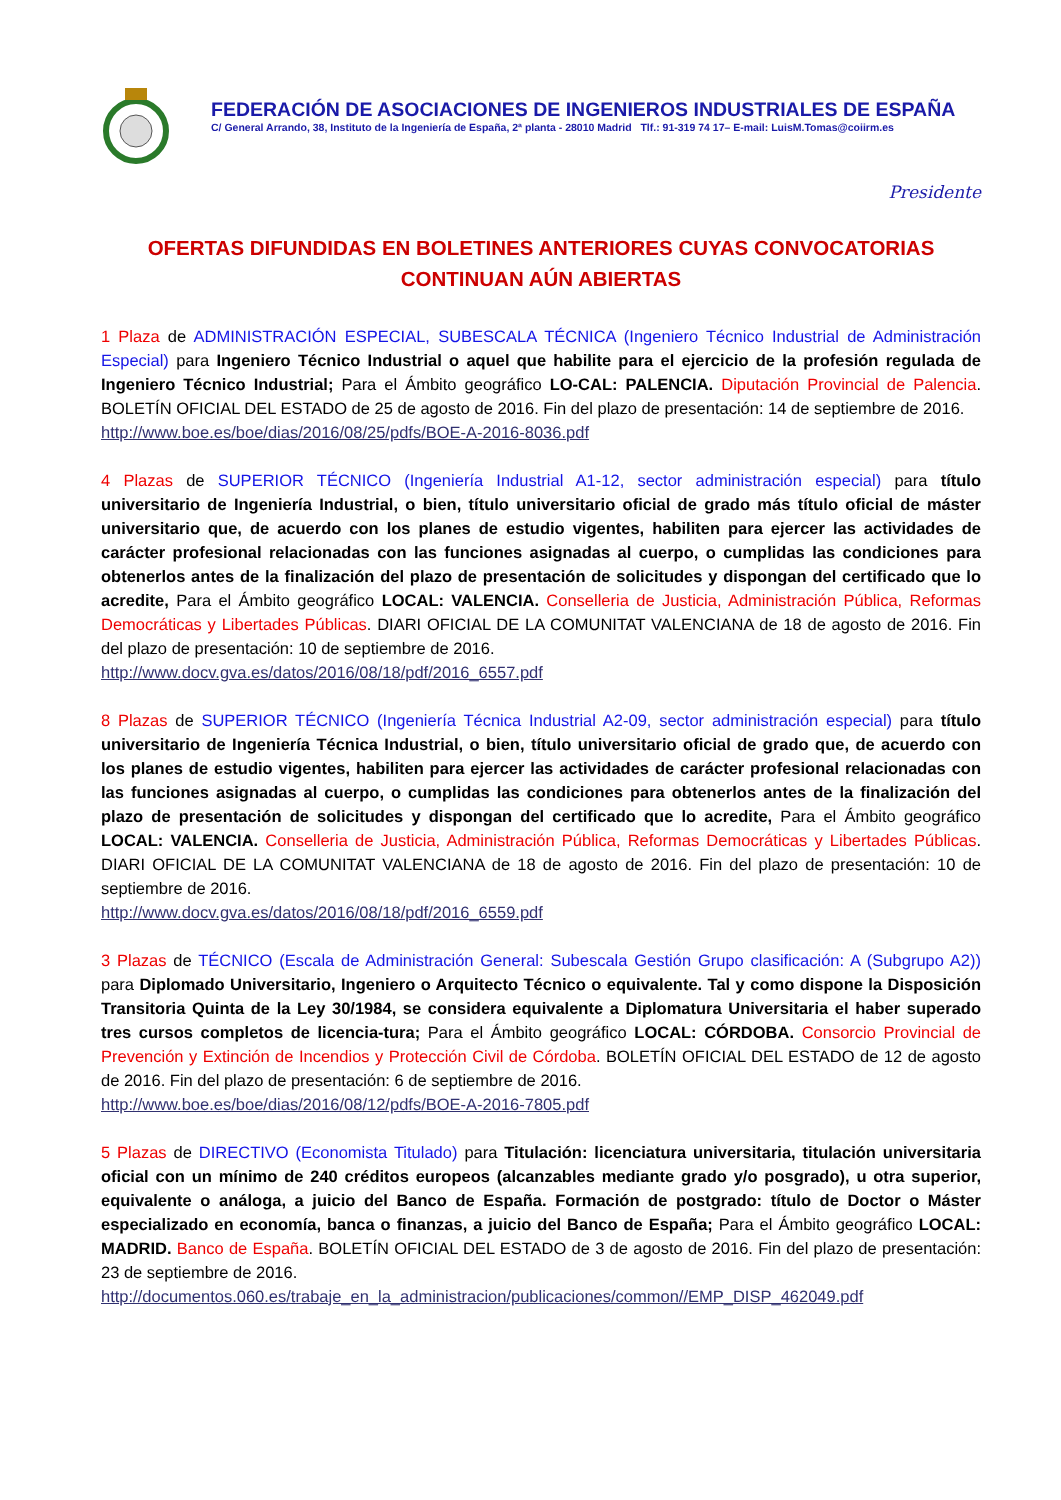FEDERACIÓN DE ASOCIACIONES DE INGENIEROS INDUSTRIALES DE ESPAÑA
C/ General Arrando, 38, Instituto de la Ingeniería de España, 2ª planta - 28010 Madrid Tlf.: 91-319 74 17– E-mail: LuisM.Tomas@coiirm.es
Presidente
OFERTAS DIFUNDIDAS EN BOLETINES ANTERIORES CUYAS CONVOCATORIAS CONTINUAN AÚN ABIERTAS
1 Plaza de ADMINISTRACIÓN ESPECIAL, SUBESCALA TÉCNICA (Ingeniero Técnico Industrial de Administración Especial) para Ingeniero Técnico Industrial o aquel que habilite para el ejercicio de la profesión regulada de Ingeniero Técnico Industrial; Para el Ámbito geográfico LO-CAL: PALENCIA. Diputación Provincial de Palencia. BOLETÍN OFICIAL DEL ESTADO de 25 de agosto de 2016. Fin del plazo de presentación: 14 de septiembre de 2016.
http://www.boe.es/boe/dias/2016/08/25/pdfs/BOE-A-2016-8036.pdf
4 Plazas de SUPERIOR TÉCNICO (Ingeniería Industrial A1-12, sector administración especial) para título universitario de Ingeniería Industrial, o bien, título universitario oficial de grado más título oficial de máster universitario que, de acuerdo con los planes de estudio vigentes, habiliten para ejercer las actividades de carácter profesional relacionadas con las funciones asignadas al cuerpo, o cumplidas las condiciones para obtenerlos antes de la finalización del plazo de presentación de solicitudes y dispongan del certificado que lo acredite, Para el Ámbito geográfico LOCAL: VALENCIA. Conselleria de Justicia, Administración Pública, Reformas Democráticas y Libertades Públicas. DIARI OFICIAL DE LA COMUNITAT VALENCIANA de 18 de agosto de 2016. Fin del plazo de presentación: 10 de septiembre de 2016.
http://www.docv.gva.es/datos/2016/08/18/pdf/2016_6557.pdf
8 Plazas de SUPERIOR TÉCNICO (Ingeniería Técnica Industrial A2-09, sector administración especial) para título universitario de Ingeniería Técnica Industrial, o bien, título universitario oficial de grado que, de acuerdo con los planes de estudio vigentes, habiliten para ejercer las actividades de carácter profesional relacionadas con las funciones asignadas al cuerpo, o cumplidas las condiciones para obtenerlos antes de la finalización del plazo de presentación de solicitudes y dispongan del certificado que lo acredite, Para el Ámbito geográfico LOCAL: VALENCIA. Conselleria de Justicia, Administración Pública, Reformas Democráticas y Libertades Públicas. DIARI OFICIAL DE LA COMUNITAT VALENCIANA de 18 de agosto de 2016. Fin del plazo de presentación: 10 de septiembre de 2016.
http://www.docv.gva.es/datos/2016/08/18/pdf/2016_6559.pdf
3 Plazas de TÉCNICO (Escala de Administración General: Subescala Gestión Grupo clasificación: A (Subgrupo A2)) para Diplomado Universitario, Ingeniero o Arquitecto Técnico o equivalente. Tal y como dispone la Disposición Transitoria Quinta de la Ley 30/1984, se considera equivalente a Diplomatura Universitaria el haber superado tres cursos completos de licencia-tura; Para el Ámbito geográfico LOCAL: CÓRDOBA. Consorcio Provincial de Prevención y Extinción de Incendios y Protección Civil de Córdoba. BOLETÍN OFICIAL DEL ESTADO de 12 de agosto de 2016. Fin del plazo de presentación: 6 de septiembre de 2016.
http://www.boe.es/boe/dias/2016/08/12/pdfs/BOE-A-2016-7805.pdf
5 Plazas de DIRECTIVO (Economista Titulado) para Titulación: licenciatura universitaria, titulación universitaria oficial con un mínimo de 240 créditos europeos (alcanzables mediante grado y/o posgrado), u otra superior, equivalente o análoga, a juicio del Banco de España. Formación de postgrado: título de Doctor o Máster especializado en economía, banca o finanzas, a juicio del Banco de España; Para el Ámbito geográfico LOCAL: MADRID. Banco de España. BOLETÍN OFICIAL DEL ESTADO de 3 de agosto de 2016. Fin del plazo de presentación: 23 de septiembre de 2016.
http://documentos.060.es/trabaje_en_la_administracion/publicaciones/common//EMP_DISP_462049.pdf